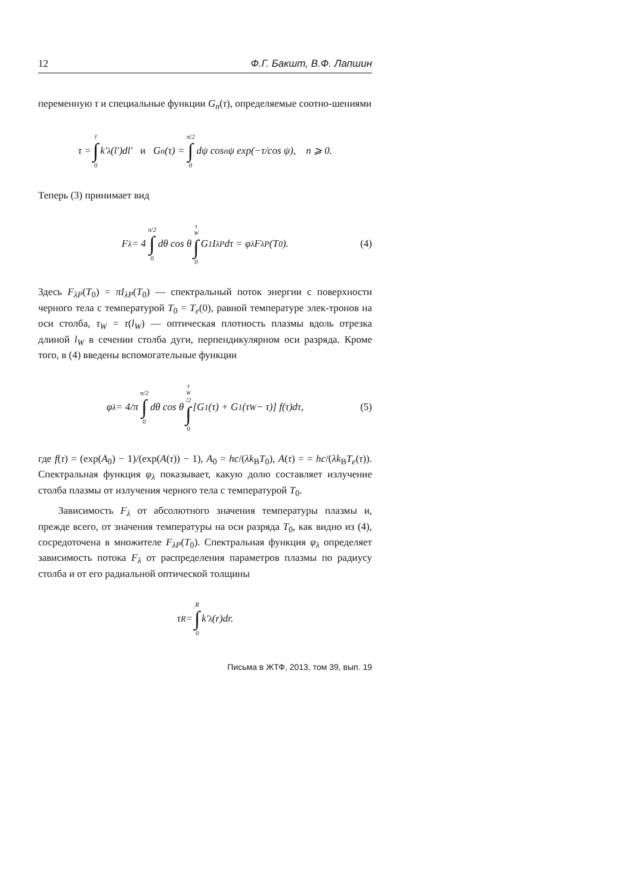12 Ф.Г. Бакшт, В.Ф. Лапшин
переменную τ и специальные функции G<sub>n</sub>(τ), определяемые соотно-шениями
τ = l ∫ 0 k′<sub>λ</sub>(l′)dl′ и G<sub>n</sub>(τ) = π/2 ∫ 0 dψ cos<sup>n</sup> ψ exp(−τ/cos ψ), n ⩾ 0.
Теперь (3) принимает вид
F<sub>λ</sub> = 4 π/2 ∫ 0 dθ cos θ τ<sub>W</sub> ∫ 0 G<sub>1</sub>I<sub>λP</sub>dτ = φ<sub>λ</sub>F<sub>λP</sub>(T<sub>0</sub>). (4)
Здесь F<sub>λP</sub>(T<sub>0</sub>) = πI<sub>λP</sub>(T<sub>0</sub>) — спектральный поток энергии с поверхности черного тела с температурой T<sub>0</sub> = T<sub>e</sub>(0), равной температуре элек-тронов на оси столба, τ<sub>W</sub> = τ(l<sub>W</sub>) — оптическая плотность плазмы вдоль отрезка длиной l<sub>W</sub> в сечении столба дуги, перпендикулярном оси разряда. Кроме того, в (4) введены вспомогательные функции
φ<sub>λ</sub> = 4/π π/2 ∫ 0 dθ cos θ τ<sub>W</sub>/2 ∫ 0 [G<sub>1</sub>(τ) + G<sub>1</sub>(τ<sub>W</sub> − τ)] f(τ)dτ, (5)
где f(τ) = (exp(A<sub>0</sub>) − 1)/(exp(A(τ)) − 1), A<sub>0</sub> = hc/(λk<sub>B</sub>T<sub>0</sub>), A(τ) = = hc/(λk<sub>B</sub>T<sub>e</sub>(τ)). Спектральная функция φ<sub>λ</sub> показывает, какую долю составляет излучение столба плазмы от излучения черного тела с температурой T<sub>0</sub>.
Зависимость F<sub>λ</sub> от абсолютного значения температуры плазмы и, прежде всего, от значения температуры на оси разряда T<sub>0</sub>, как видно из (4), сосредоточена в множителе F<sub>λP</sub>(T<sub>0</sub>). Спектральная функция φ<sub>λ</sub> определяет зависимость потока F<sub>λ</sub> от распределения параметров плазмы по радиусу столба и от его радиальной оптической толщины
τ<sub>R</sub> = R ∫ 0 k′<sub>λ</sub>(r)dr.
Письма в ЖТФ, 2013, том 39, вып. 19